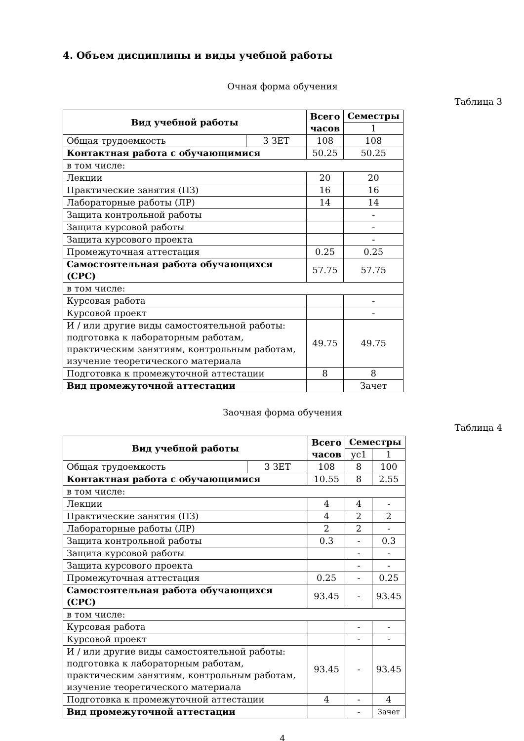4. Объем дисциплины и виды учебной работы
Очная форма обучения
Таблица 3
| Вид учебной работы | | Всего часов | Семестры |
| --- | --- | --- | --- |
| | | | 1 |
| Общая трудоемкость | 3 ЗЕТ | 108 | 108 |
| Контактная работа с обучающимися | | 50.25 | 50.25 |
| в том числе: | | | |
| Лекции | | 20 | 20 |
| Практические занятия (ПЗ) | | 16 | 16 |
| Лабораторные работы (ЛР) | | 14 | 14 |
| Защита контрольной работы | | | - |
| Защита курсовой работы | | | - |
| Защита курсового проекта | | | - |
| Промежуточная аттестация | | 0.25 | 0.25 |
| Самостоятельная работа обучающихся (СРС) | | 57.75 | 57.75 |
| в том числе: | | | |
| Курсовая работа | | | - |
| Курсовой проект | | | - |
| И / или другие виды самостоятельной работы: подготовка к лабораторным работам, практическим занятиям, контрольным работам, изучение теоретического материала | | 49.75 | 49.75 |
| Подготовка к промежуточной аттестации | | 8 | 8 |
| Вид промежуточной аттестации | | | Зачет |
Заочная форма обучения
Таблица 4
| Вид учебной работы | | Всего часов | Семестры | |
| --- | --- | --- | --- | --- |
| | | | ус1 | 1 |
| Общая трудоемкость | 3 ЗЕТ | 108 | 8 | 100 |
| Контактная работа с обучающимися | | 10.55 | 8 | 2.55 |
| в том числе: | | | | |
| Лекции | | 4 | 4 | - |
| Практические занятия (ПЗ) | | 4 | 2 | 2 |
| Лабораторные работы (ЛР) | | 2 | 2 | - |
| Защита контрольной работы | | 0.3 | - | 0.3 |
| Защита курсовой работы | | | - | - |
| Защита курсового проекта | | | - | - |
| Промежуточная аттестация | | 0.25 | - | 0.25 |
| Самостоятельная работа обучающихся (СРС) | | 93.45 | - | 93.45 |
| в том числе: | | | | |
| Курсовая работа | | | - | - |
| Курсовой проект | | | - | - |
| И / или другие виды самостоятельной работы: подготовка к лабораторным работам, практическим занятиям, контрольным работам, изучение теоретического материала | | 93.45 | - | 93.45 |
| Подготовка к промежуточной аттестации | | 4 | - | 4 |
| Вид промежуточной аттестации | | | - | Зачет |
4